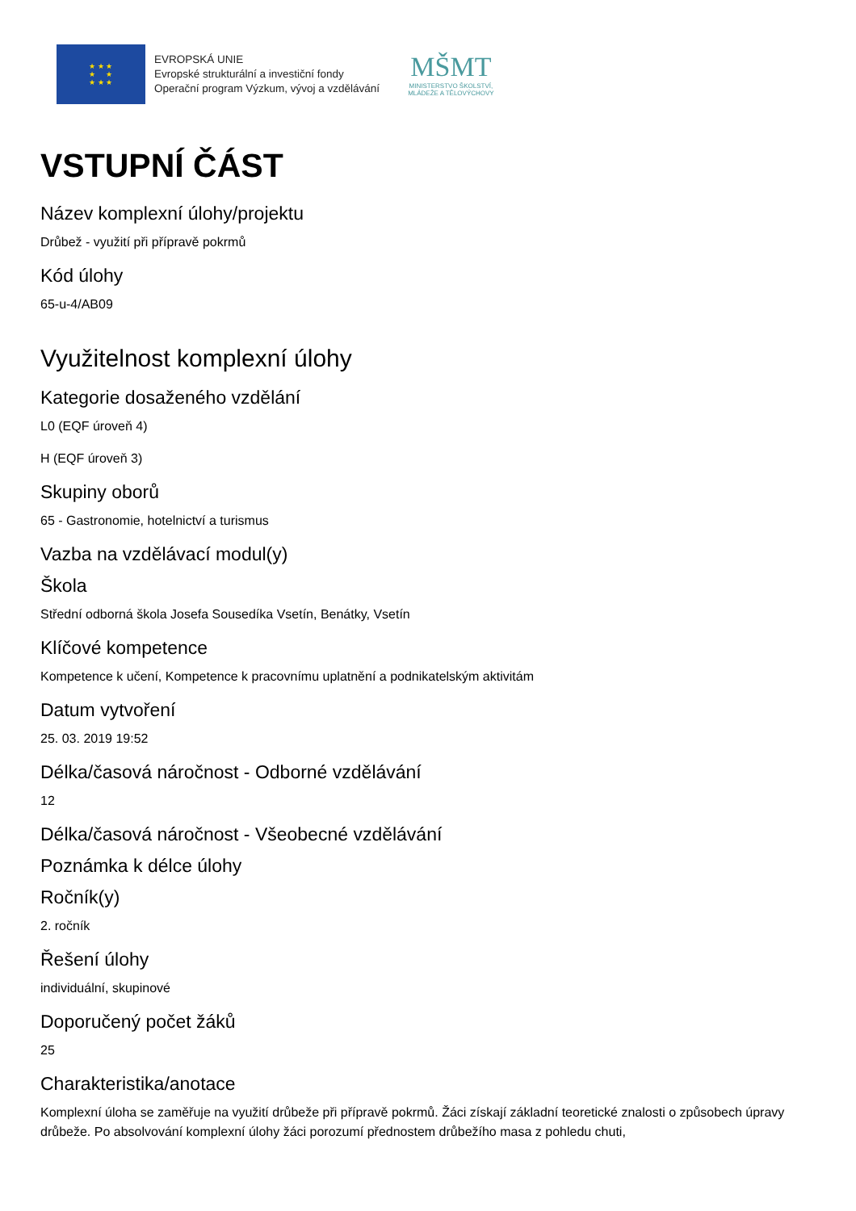★ ★ ★
★ ★
★ ★ ★
EVROPSKÁ UNIE
Evropské strukturální a investiční fondy
Operační program Výzkum, vývoj a vzdělávání
MŠMT
MINISTERSTVO ŠKOLSTVÍ,
MLÁDEŽE A TĚLOVÝCHOVY
VSTUPNÍ ČÁST
Název komplexní úlohy/projektu
Drůbež - využití při přípravě pokrmů
Kód úlohy
65-u-4/AB09
Využitelnost komplexní úlohy
Kategorie dosaženého vzdělání
L0 (EQF úroveň 4)
H (EQF úroveň 3)
Skupiny oborů
65 - Gastronomie, hotelnictví a turismus
Vazba na vzdělávací modul(y)
Škola
Střední odborná škola Josefa Sousedíka Vsetín, Benátky, Vsetín
Klíčové kompetence
Kompetence k učení, Kompetence k pracovnímu uplatnění a podnikatelským aktivitám
Datum vytvoření
25. 03. 2019 19:52
Délka/časová náročnost - Odborné vzdělávání
12
Délka/časová náročnost - Všeobecné vzdělávání
Poznámka k délce úlohy
Ročník(y)
2. ročník
Řešení úlohy
individuální, skupinové
Doporučený počet žáků
25
Charakteristika/anotace
Komplexní úloha se zaměřuje na využití drůbeže při přípravě pokrmů. Žáci získají základní teoretické znalosti o způsobech úpravy drůbeže. Po absolvování komplexní úlohy žáci porozumí přednostem drůbežího masa z pohledu chuti,